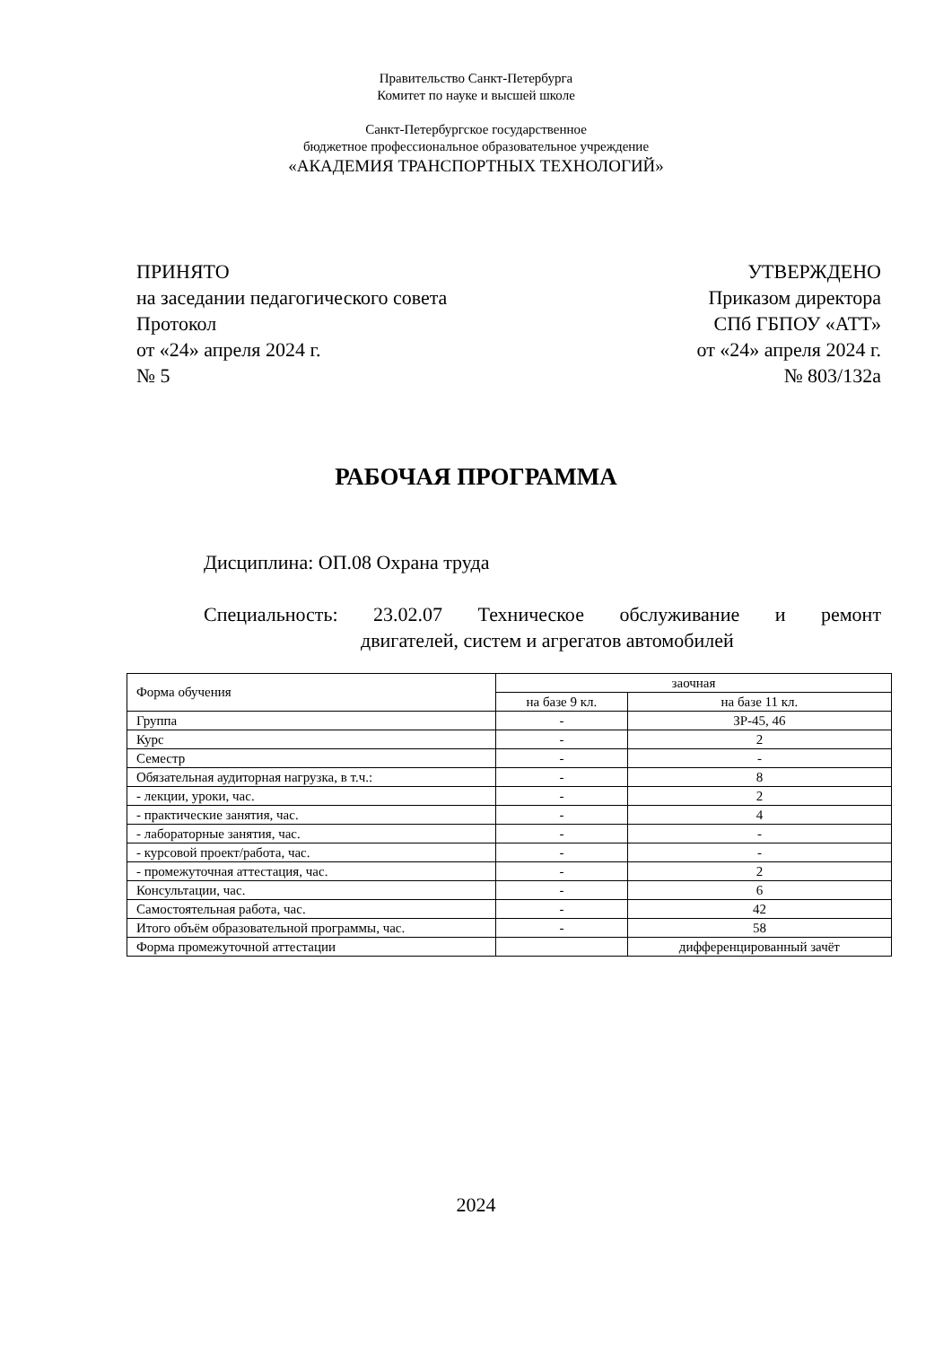Правительство Санкт-Петербурга
Комитет по науке и высшей школе
Санкт-Петербургское государственное
бюджетное профессиональное образовательное учреждение
«АКАДЕМИЯ ТРАНСПОРТНЫХ ТЕХНОЛОГИЙ»
ПРИНЯТО
на заседании педагогического совета
Протокол
от «24» апреля 2024 г.
№ 5
УТВЕРЖДЕНО
Приказом директора
СПб ГБПОУ «АТТ»
от «24» апреля 2024 г.
№ 803/132а
РАБОЧАЯ ПРОГРАММА
Дисциплина: ОП.08 Охрана труда
Специальность: 23.02.07 Техническое обслуживание и ремонт
двигателей, систем и агрегатов автомобилей
| Форма обучения | заочная | |
| | на базе 9 кл. | на базе 11 кл. |
| Группа | - | ЗР-45, 46 |
| Курс | - | 2 |
| Семестр | - | - |
| Обязательная аудиторная нагрузка, в т.ч.: | - | 8 |
| - лекции, уроки, час. | - | 2 |
| - практические занятия, час. | - | 4 |
| - лабораторные занятия, час. | - | - |
| - курсовой проект/работа, час. | - | - |
| - промежуточная аттестация, час. | - | 2 |
| Консультации, час. | - | 6 |
| Самостоятельная работа, час. | - | 42 |
| Итого объём образовательной программы, час. | - | 58 |
| Форма промежуточной аттестации | | дифференцированный зачёт |
2024